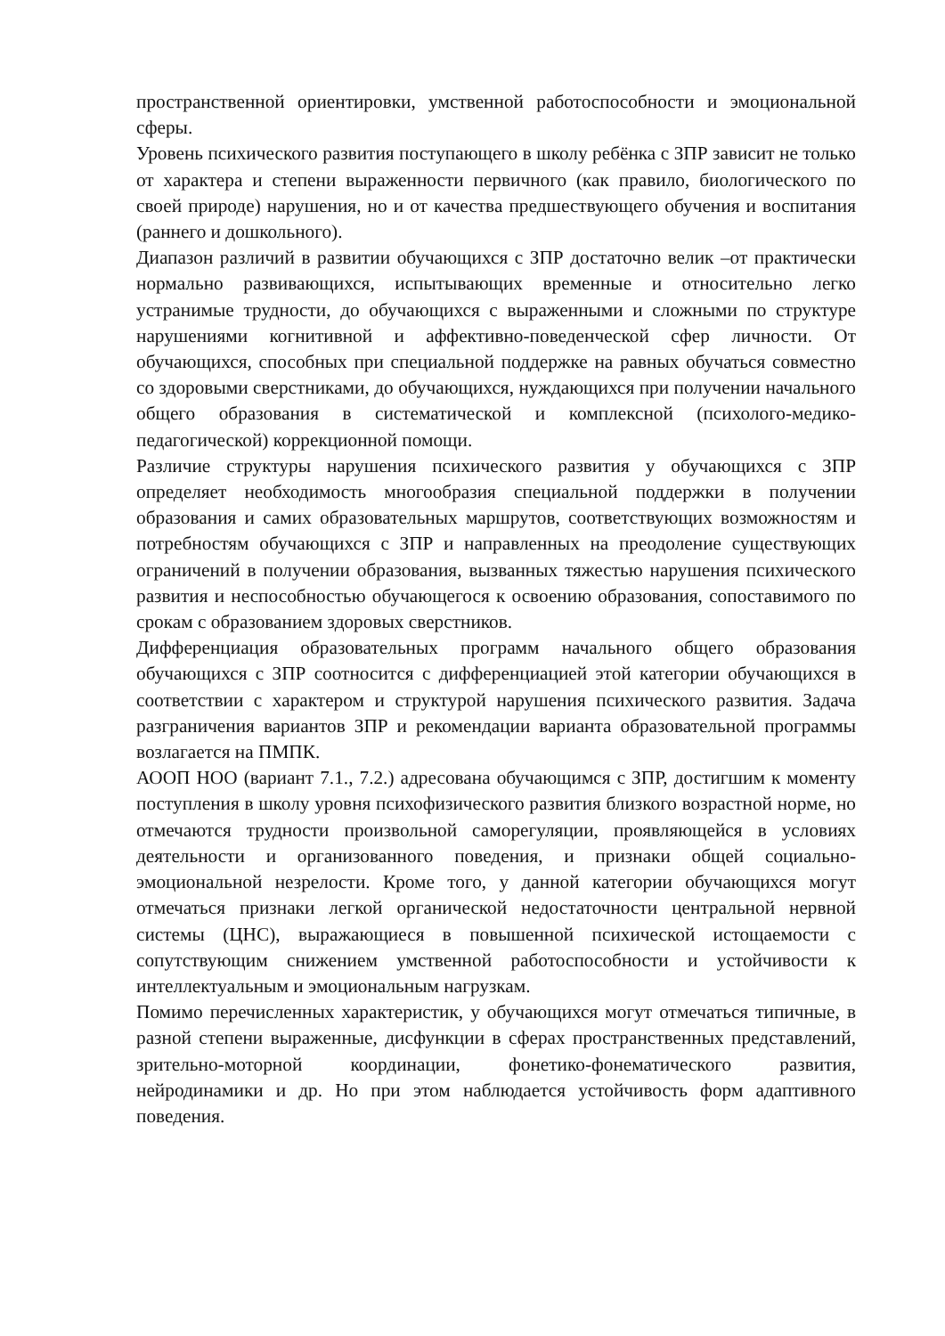пространственной ориентировки, умственной работоспособности и эмоциональной сферы.
Уровень психического развития поступающего в школу ребёнка с ЗПР зависит не только от характера и степени выраженности первичного (как правило, биологического по своей природе) нарушения, но и от качества предшествующего обучения и воспитания (раннего и дошкольного).
Диапазон различий в развитии обучающихся с ЗПР достаточно велик –от практически нормально развивающихся, испытывающих временные и относительно легко устранимые трудности, до обучающихся с выраженными и сложными по структуре нарушениями когнитивной и аффективно-поведенческой сфер личности. От обучающихся, способных при специальной поддержке на равных обучаться совместно со здоровыми сверстниками, до обучающихся, нуждающихся при получении начального общего образования в систематической и комплексной (психолого-медико-педагогической) коррекционной помощи.
Различие структуры нарушения психического развития у обучающихся с ЗПР определяет необходимость многообразия специальной поддержки в получении образования и самих образовательных маршрутов, соответствующих возможностям и потребностям обучающихся с ЗПР и направленных на преодоление существующих ограничений в получении образования, вызванных тяжестью нарушения психического развития и неспособностью обучающегося к освоению образования, сопоставимого по срокам с образованием здоровых сверстников.
Дифференциация образовательных программ начального общего образования обучающихся с ЗПР соотносится с дифференциацией этой категории обучающихся в соответствии с характером и структурой нарушения психического развития. Задача разграничения вариантов ЗПР и рекомендации варианта образовательной программы возлагается на ПМПК.
АООП НОО (вариант 7.1., 7.2.) адресована обучающимся с ЗПР, достигшим к моменту поступления в школу уровня психофизического развития близкого возрастной норме, но отмечаются трудности произвольной саморегуляции, проявляющейся в условиях деятельности и организованного поведения, и признаки общей социально-эмоциональной незрелости. Кроме того, у данной категории обучающихся могут отмечаться признаки легкой органической недостаточности центральной нервной системы (ЦНС), выражающиеся в повышенной психической истощаемости с сопутствующим снижением умственной работоспособности и устойчивости к интеллектуальным и эмоциональным нагрузкам.
Помимо перечисленных характеристик, у обучающихся могут отмечаться типичные, в разной степени выраженные, дисфункции в сферах пространственных представлений, зрительно-моторной координации, фонетико-фонематического развития, нейродинамики и др. Но при этом наблюдается устойчивость форм адаптивного поведения.